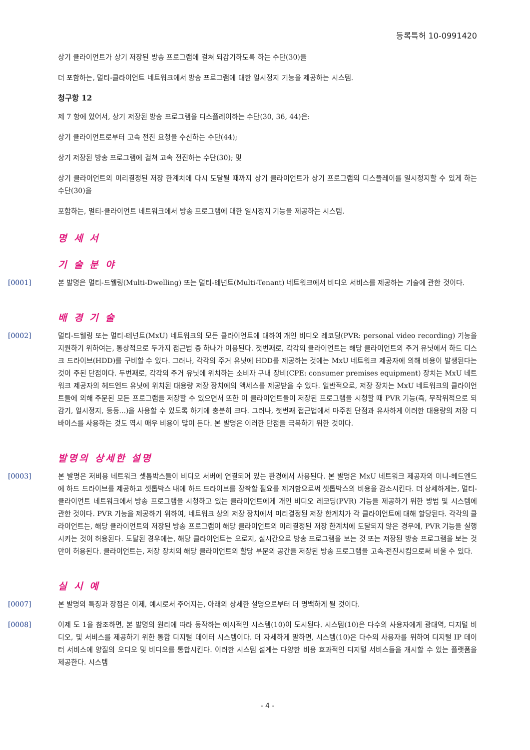등록특허 10-0991420
상기 클라이언트가 상기 저장된 방송 프로그램에 걸쳐 되감기하도록 하는 수단(30)을
더 포함하는, 멀티-클라이언트 네트워크에서 방송 프로그램에 대한 일시정지 기능을 제공하는 시스템.
청구항 12
제 7 항에 있어서, 상기 저장된 방송 프로그램을 디스플레이하는 수단(30, 36, 44)은:
상기 클라이언트로부터 고속 전진 요청을 수신하는 수단(44);
상기 저장된 방송 프로그램에 걸쳐 고속 전진하는 수단(30); 및
상기 클라이언트의 미리결정된 저장 한계치에 다시 도달될 때까지 상기 클라이언트가 상기 프로그램의 디스플레이를 일시정지할 수 있게 하는 수단(30)을
포함하는, 멀티-클라이언트 네트워크에서 방송 프로그램에 대한 일시정지 기능을 제공하는 시스템.
명 세 서
기 술 분 야
[0001] 본 발명은 멀티-드웰링(Multi-Dwelling) 또는 멀티-테넌트(Multi-Tenant) 네트워크에서 비디오 서비스를 제공하는 기술에 관한 것이다.
배 경 기 술
[0002] 멀티-드웰링 또는 멀티-테넌트(MxU) 네트워크의 모든 클라이언트에 대하여 개인 비디오 레코딩(PVR: personal video recording) 기능을 지원하기 위하여는, 통상적으로 두가지 접근법 중 하나가 이용된다. 첫번째로, 각각의 클라이언트는 해당 클라이언트의 주거 유닛에서 하드 디스크 드라이브(HDD)를 구비할 수 있다. 그러나, 각각의 주거 유닛에 HDD를 제공하는 것에는 MxU 네트워크 제공자에 의해 비용이 발생된다는 것이 주된 단점이다. 두번째로, 각각의 주거 유닛에 위치하는 소비자 구내 장비(CPE: consumer premises equipment) 장치는 MxU 네트워크 제공자의 헤드엔드 유닛에 위치된 대용량 저장 장치에의 액세스를 제공받을 수 있다. 일반적으로, 저장 장치는 MxU 네트워크의 클라이언트들에 의해 주문된 모든 프로그램을 저장할 수 있으면서 또한 이 클라이언트들이 저장된 프로그램을 시청할 때 PVR 기능(즉, 무작위적으로 되감기, 일시정지, 등등...)을 사용할 수 있도록 하기에 충분히 크다. 그러나, 첫번째 접근법에서 마주친 단점과 유사하게 이러한 대용량의 저장 디바이스를 사용하는 것도 역시 매우 비용이 많이 든다. 본 발명은 이러한 단점을 극복하기 위한 것이다.
발명의 상세한 설명
[0003] 본 발명은 저비용 네트워크 셋톱박스들이 비디오 서버에 연결되어 있는 환경에서 사용된다. 본 발명은 MxU 네트워크 제공자의 미니-헤드엔드에 하드 드라이브를 제공하고 셋톱박스 내에 하드 드라이브를 장착할 필요를 제거함으로써 셋톱박스의 비용을 감소시킨다. 더 상세하게는, 멀티-클라이언트 네트워크에서 방송 프로그램을 시청하고 있는 클라이언트에게 개인 비디오 레코딩(PVR) 기능을 제공하기 위한 방법 및 시스템에 관한 것이다. PVR 기능을 제공하기 위하여, 네트워크 상의 저장 장치에서 미리결정된 저장 한계치가 각 클라이언트에 대해 할당된다. 각각의 클라이언트는, 해당 클라이언트의 저장된 방송 프로그램이 해당 클라이언트의 미리결정된 저장 한계치에 도달되지 않은 경우에, PVR 기능을 실행시키는 것이 허용된다. 도달된 경우에는, 해당 클라이언트는 오로지, 실시간으로 방송 프로그램을 보는 것 또는 저장된 방송 프로그램을 보는 것만이 허용된다. 클라이언트는, 저장 장치의 해당 클라이언트의 할당 부분의 공간을 저장된 방송 프로그램을 고속-전진시킴으로써 비울 수 있다.
실 시 예
[0007] 본 발명의 특징과 장점은 이제, 예시로서 주어지는, 아래의 상세한 설명으로부터 더 명백하게 될 것이다.
[0008] 이제 도 1을 참조하면, 본 발명의 원리에 따라 동작하는 예시적인 시스템(10)이 도시된다. 시스템(10)은 다수의 사용자에게 광대역, 디지털 비디오, 및 서비스를 제공하기 위한 통합 디지털 데이터 시스템이다. 더 자세하게 말하면, 시스템(10)은 다수의 사용자를 위하여 디지털 IP 데이터 서비스에 양질의 오디오 및 비디오를 통합시킨다. 이러한 시스템 설계는 다양한 비용 효과적인 디지털 서비스들을 개시할 수 있는 플랫폼을 제공한다. 시스템
- 4 -